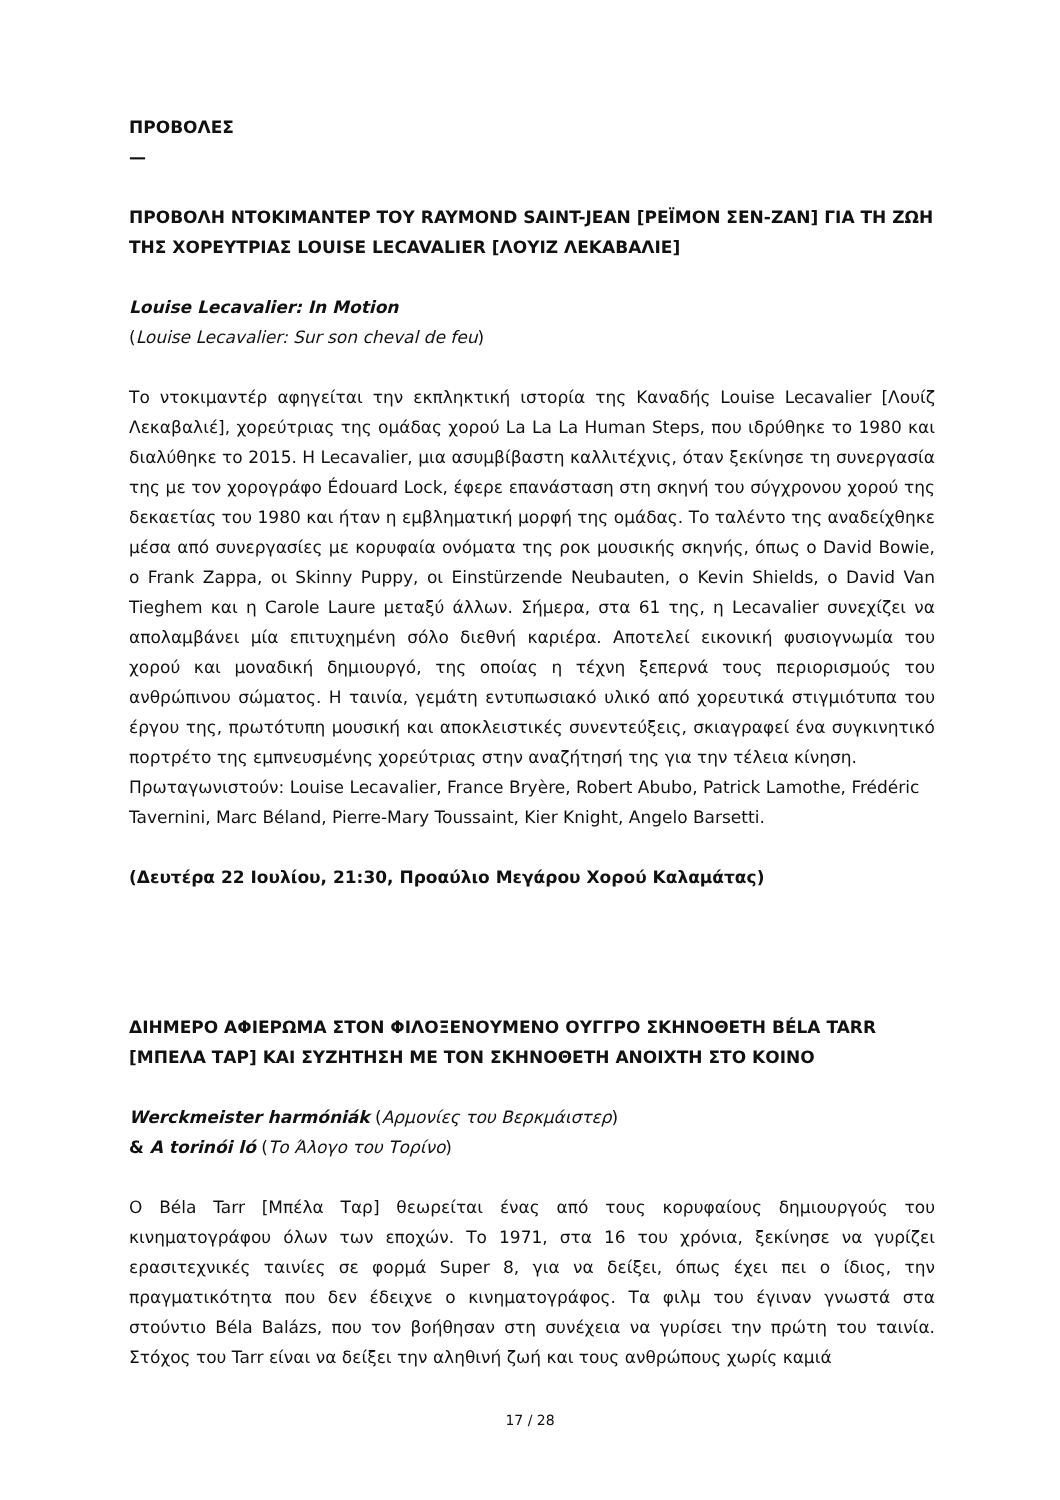ΠΡΟΒΟΛΕΣ
—
ΠΡΟΒΟΛΗ ΝΤΟΚΙΜΑΝΤΕΡ ΤΟΥ RAYMOND SAINT-JEAN [ΡΕΪΜΟΝ ΣΕΝ-ΖΑΝ] ΓΙΑ ΤΗ ΖΩΗ ΤΗΣ ΧΟΡΕΥΤΡΙΑΣ LOUISE LECAVALIER [ΛΟΥΙΖ ΛΕΚΑΒΑΛΙΕ]
Louise Lecavalier: In Motion
(Louise Lecavalier: Sur son cheval de feu)
Το ντοκιμαντέρ αφηγείται την εκπληκτική ιστορία της Καναδής Louise Lecavalier [Λουίζ Λεκαβαλιέ], χορεύτριας της ομάδας χορού La La La Human Steps, που ιδρύθηκε το 1980 και διαλύθηκε το 2015. Η Lecavalier, μια ασυμβίβαστη καλλιτέχνις, όταν ξεκίνησε τη συνεργασία της με τον χορογράφο Édouard Lock, έφερε επανάσταση στη σκηνή του σύγχρονου χορού της δεκαετίας του 1980 και ήταν η εμβληματική μορφή της ομάδας. Το ταλέντο της αναδείχθηκε μέσα από συνεργασίες με κορυφαία ονόματα της ροκ μουσικής σκηνής, όπως ο David Bowie, ο Frank Zappa, οι Skinny Puppy, οι Einstürzende Neubauten, ο Kevin Shields, ο David Van Tieghem και η Carole Laure μεταξύ άλλων. Σήμερα, στα 61 της, η Lecavalier συνεχίζει να απολαμβάνει μία επιτυχημένη σόλο διεθνή καριέρα. Αποτελεί εικονική φυσιογνωμία του χορού και μοναδική δημιουργό, της οποίας η τέχνη ξεπερνά τους περιορισμούς του ανθρώπινου σώματος. Η ταινία, γεμάτη εντυπωσιακό υλικό από χορευτικά στιγμιότυπα του έργου της, πρωτότυπη μουσική και αποκλειστικές συνεντεύξεις, σκιαγραφεί ένα συγκινητικό πορτρέτο της εμπνευσμένης χορεύτριας στην αναζήτησή της για την τέλεια κίνηση.
Πρωταγωνιστούν: Louise Lecavalier, France Bryère, Robert Abubo, Patrick Lamothe, Frédéric Tavernini, Marc Béland, Pierre-Mary Toussaint, Kier Knight, Angelo Barsetti.
(Δευτέρα 22 Ιουλίου, 21:30, Προαύλιο Μεγάρου Χορού Καλαμάτας)
ΔΙΗΜΕΡΟ ΑΦΙΕΡΩΜΑ ΣΤΟΝ ΦΙΛΟΞΕΝΟΥΜΕΝΟ ΟΥΓΓΡΟ ΣΚΗΝΟΘΕΤΗ BÉLA TARR [ΜΠΕΛΑ ΤΑΡ] ΚΑΙ ΣΥΖΗΤΗΣΗ ΜΕ ΤΟΝ ΣΚΗΝΟΘΕΤΗ ΑΝΟΙΧΤΗ ΣΤΟ ΚΟΙΝΟ
Werckmeister harmóniák (Αρμονίες του Βερκμάιστερ)
& A torinói ló (Το Άλογο του Τορίνο)
Ο Béla Tarr [Μπέλα Ταρ] θεωρείται ένας από τους κορυφαίους δημιουργούς του κινηματογράφου όλων των εποχών. Το 1971, στα 16 του χρόνια, ξεκίνησε να γυρίζει ερασιτεχνικές ταινίες σε φορμά Super 8, για να δείξει, όπως έχει πει ο ίδιος, την πραγματικότητα που δεν έδειχνε ο κινηματογράφος. Τα φιλμ του έγιναν γνωστά στα στούντιο Béla Balázs, που τον βοήθησαν στη συνέχεια να γυρίσει την πρώτη του ταινία. Στόχος του Tarr είναι να δείξει την αληθινή ζωή και τους ανθρώπους χωρίς καμιά
17 / 28